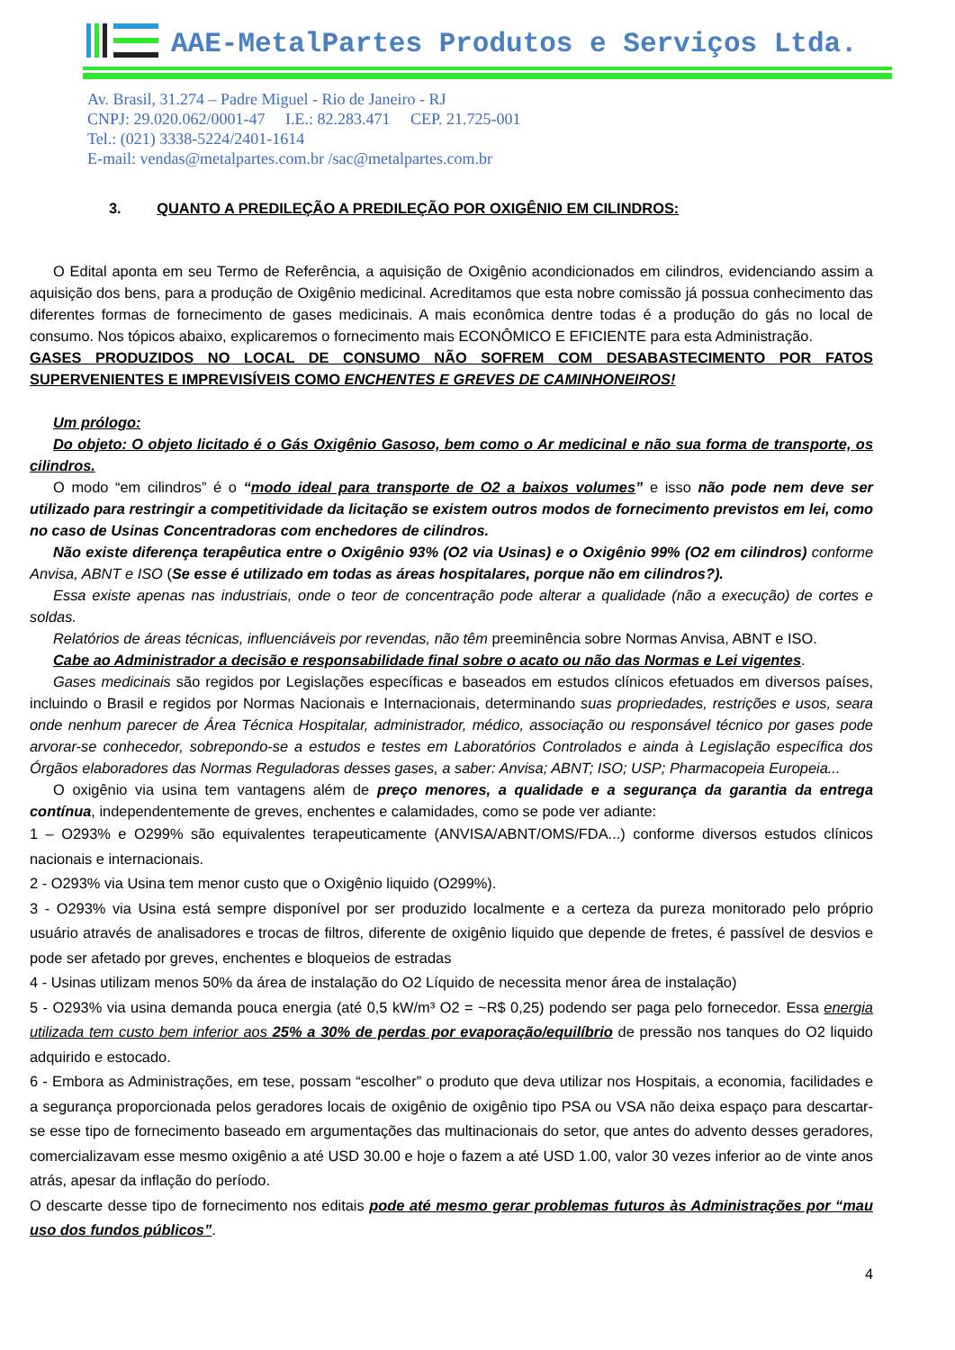AAE-MetalPartes Produtos e Serviços Ltda.
Av. Brasil, 31.274 – Padre Miguel - Rio de Janeiro - RJ
CNPJ: 29.020.062/0001-47 I.E.: 82.283.471 CEP. 21.725-001
Tel.: (021) 3338-5224/2401-1614
E-mail: vendas@metalpartes.com.br /sac@metalpartes.com.br
3. QUANTO A PREDILEÇÃO A PREDILEÇÃO POR OXIGÊNIO EM CILINDROS:
O Edital aponta em seu Termo de Referência, a aquisição de Oxigênio acondicionados em cilindros, evidenciando assim a aquisição dos bens, para a produção de Oxigênio medicinal. Acreditamos que esta nobre comissão já possua conhecimento das diferentes formas de fornecimento de gases medicinais. A mais econômica dentre todas é a produção do gás no local de consumo. Nos tópicos abaixo, explicaremos o fornecimento mais ECONÔMICO E EFICIENTE para esta Administração.
GASES PRODUZIDOS NO LOCAL DE CONSUMO NÃO SOFREM COM DESABASTECIMENTO POR FATOS SUPERVENIENTES E IMPREVISÍVEIS COMO ENCHENTES E GREVES DE CAMINHONEIROS!
Um prólogo:
Do objeto: O objeto licitado é o Gás Oxigênio Gasoso, bem como o Ar medicinal e não sua forma de transporte, os cilindros.
O modo “em cilindros” é o “modo ideal para transporte de O2 a baixos volumes” e isso não pode nem deve ser utilizado para restringir a competitividade da licitação se existem outros modos de fornecimento previstos em lei, como no caso de Usinas Concentradoras com enchedores de cilindros.
Não existe diferença terapêutica entre o Oxigênio 93% (O2 via Usinas) e o Oxigênio 99% (O2 em cilindros) conforme Anvisa, ABNT e ISO (Se esse é utilizado em todas as áreas hospitalares, porque não em cilindros?).
Essa existe apenas nas industriais, onde o teor de concentração pode alterar a qualidade (não a execução) de cortes e soldas.
Relatórios de áreas técnicas, influenciáveis por revendas, não têm preeminência sobre Normas Anvisa, ABNT e ISO.
Cabe ao Administrador a decisão e responsabilidade final sobre o acato ou não das Normas e Lei vigentes.
Gases medicinais são regidos por Legislações específicas e baseados em estudos clínicos efetuados em diversos países, incluindo o Brasil e regidos por Normas Nacionais e Internacionais, determinando suas propriedades, restrições e usos, seara onde nenhum parecer de Área Técnica Hospitalar, administrador, médico, associação ou responsável técnico por gases pode arvorar-se conhecedor, sobrepondo-se a estudos e testes em Laboratórios Controlados e ainda à Legislação específica dos Órgãos elaboradores das Normas Reguladoras desses gases, a saber: Anvisa; ABNT; ISO; USP; Pharmacopeia Europeia...
O oxigênio via usina tem vantagens além de preço menores, a qualidade e a segurança da garantia da entrega contínua, independentemente de greves, enchentes e calamidades, como se pode ver adiante:
1 – O293% e O299% são equivalentes terapeuticamente (ANVISA/ABNT/OMS/FDA...) conforme diversos estudos clínicos nacionais e internacionais.
2 - O293% via Usina tem menor custo que o Oxigênio liquido (O299%).
3 - O293% via Usina está sempre disponível por ser produzido localmente e a certeza da pureza monitorado pelo próprio usuário através de analisadores e trocas de filtros, diferente de oxigênio liquido que depende de fretes, é passível de desvios e pode ser afetado por greves, enchentes e bloqueios de estradas
4 - Usinas utilizam menos 50% da área de instalação do O2 Líquido de necessita menor área de instalação)
5 - O293% via usina demanda pouca energia (até 0,5 kW/m³ O2 = ~R$ 0,25) podendo ser paga pelo fornecedor. Essa energia utilizada tem custo bem inferior aos 25% a 30% de perdas por evaporação/equilíbrio de pressão nos tanques do O2 liquido adquirido e estocado.
6 - Embora as Administrações, em tese, possam “escolher” o produto que deva utilizar nos Hospitais, a economia, facilidades e a segurança proporcionada pelos geradores locais de oxigênio de oxigênio tipo PSA ou VSA não deixa espaço para descartar-se esse tipo de fornecimento baseado em argumentações das multinacionais do setor, que antes do advento desses geradores, comercializavam esse mesmo oxigênio a até USD 30.00 e hoje o fazem a até USD 1.00, valor 30 vezes inferior ao de vinte anos atrás, apesar da inflação do período.
O descarte desse tipo de fornecimento nos editais pode até mesmo gerar problemas futuros às Administrações por “mau uso dos fundos públicos”.
4